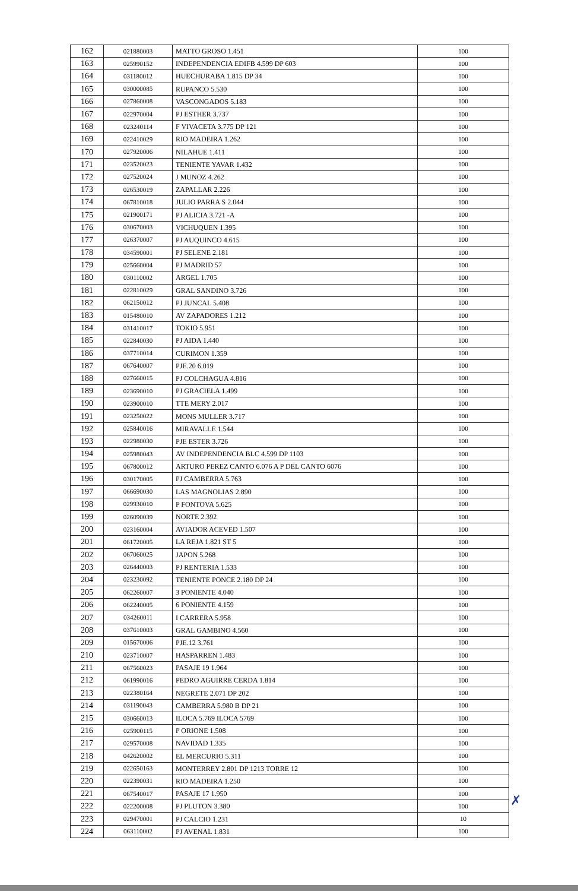| 162 | 021880003 | MATTO GROSO 1.451 | 100 |
| 163 | 025990152 | INDEPENDENCIA EDIFB 4.599 DP 603 | 100 |
| 164 | 031180012 | HUECHURABA 1.815 DP 34 | 100 |
| 165 | 030000085 | RUPANCO 5.530 | 100 |
| 166 | 027860008 | VASCONGADOS 5.183 | 100 |
| 167 | 022970004 | PJ ESTHER 3.737 | 100 |
| 168 | 023240114 | F VIVACETA 3.775 DP 121 | 100 |
| 169 | 022410029 | RIO MADEIRA 1.262 | 100 |
| 170 | 027920006 | NILAHUE 1.411 | 100 |
| 171 | 023520023 | TENIENTE YAVAR 1.432 | 100 |
| 172 | 027520024 | J MUNOZ 4.262 | 100 |
| 173 | 026530019 | ZAPALLAR 2.226 | 100 |
| 174 | 067810018 | JULIO PARRA S 2.044 | 100 |
| 175 | 021900171 | PJ ALICIA 3.721 -A | 100 |
| 176 | 030670003 | VICHUQUEN 1.395 | 100 |
| 177 | 026370007 | PJ AUQUINCO 4.615 | 100 |
| 178 | 034590001 | PJ SELENE 2.181 | 100 |
| 179 | 025660004 | PJ MADRID 57 | 100 |
| 180 | 030110002 | ARGEL 1.705 | 100 |
| 181 | 022810029 | GRAL SANDINO 3.726 | 100 |
| 182 | 062150012 | PJ JUNCAL 5.408 | 100 |
| 183 | 015480010 | AV ZAPADORES 1.212 | 100 |
| 184 | 031410017 | TOKIO 5.951 | 100 |
| 185 | 022840030 | PJ AIDA 1.440 | 100 |
| 186 | 037710014 | CURIMON 1.359 | 100 |
| 187 | 067640007 | PJE.20 6.019 | 100 |
| 188 | 027660015 | PJ COLCHAGUA 4.816 | 100 |
| 189 | 023690010 | PJ GRACIELA 1.499 | 100 |
| 190 | 023900010 | TTE MERY 2.017 | 100 |
| 191 | 023250022 | MONS MULLER 3.717 | 100 |
| 192 | 025840016 | MIRAVALLE 1.544 | 100 |
| 193 | 022980030 | PJE ESTER 3.726 | 100 |
| 194 | 025980043 | AV INDEPENDENCIA BLC 4.599 DP 1103 | 100 |
| 195 | 067800012 | ARTURO PEREZ CANTO 6.076 A P DEL CANTO 6076 | 100 |
| 196 | 030170005 | PJ CAMBERRA 5.763 | 100 |
| 197 | 066690030 | LAS MAGNOLIAS 2.890 | 100 |
| 198 | 029930010 | P FONTOVA 5.625 | 100 |
| 199 | 026090039 | NORTE 2.392 | 100 |
| 200 | 023160004 | AVIADOR ACEVED 1.507 | 100 |
| 201 | 061720005 | LA REJA 1.821 ST 5 | 100 |
| 202 | 067060025 | JAPON 5.268 | 100 |
| 203 | 026440003 | PJ RENTERIA 1.533 | 100 |
| 204 | 023230092 | TENIENTE PONCE 2.180 DP 24 | 100 |
| 205 | 062260007 | 3 PONIENTE 4.040 | 100 |
| 206 | 062240005 | 6 PONIENTE 4.159 | 100 |
| 207 | 034260011 | I CARRERA 5.958 | 100 |
| 208 | 037610003 | GRAL GAMBINO 4.560 | 100 |
| 209 | 015670006 | PJE.12 3.761 | 100 |
| 210 | 023710007 | HASPARREN 1.483 | 100 |
| 211 | 067560023 | PASAJE 19 1.964 | 100 |
| 212 | 061990016 | PEDRO AGUIRRE CERDA 1.814 | 100 |
| 213 | 022380164 | NEGRETE 2.071 DP 202 | 100 |
| 214 | 031190043 | CAMBERRA 5.980 B DP 21 | 100 |
| 215 | 030660013 | ILOCA 5.769 ILOCA 5769 | 100 |
| 216 | 025900115 | P ORIONE 1.508 | 100 |
| 217 | 029570008 | NAVIDAD 1.335 | 100 |
| 218 | 042620002 | EL MERCURIO 5.311 | 100 |
| 219 | 022650163 | MONTERREY 2.801 DP 1213 TORRE 12 | 100 |
| 220 | 022390031 | RIO MADEIRA 1.250 | 100 |
| 221 | 067540017 | PASAJE 17 1.950 | 100 |
| 222 | 022200008 | PJ PLUTON 3.380 | 100 |
| 223 | 029470001 | PJ CALCIO 1.231 | 10 |
| 224 | 063110002 | PJ AVENAL 1.831 | 100 |
✗